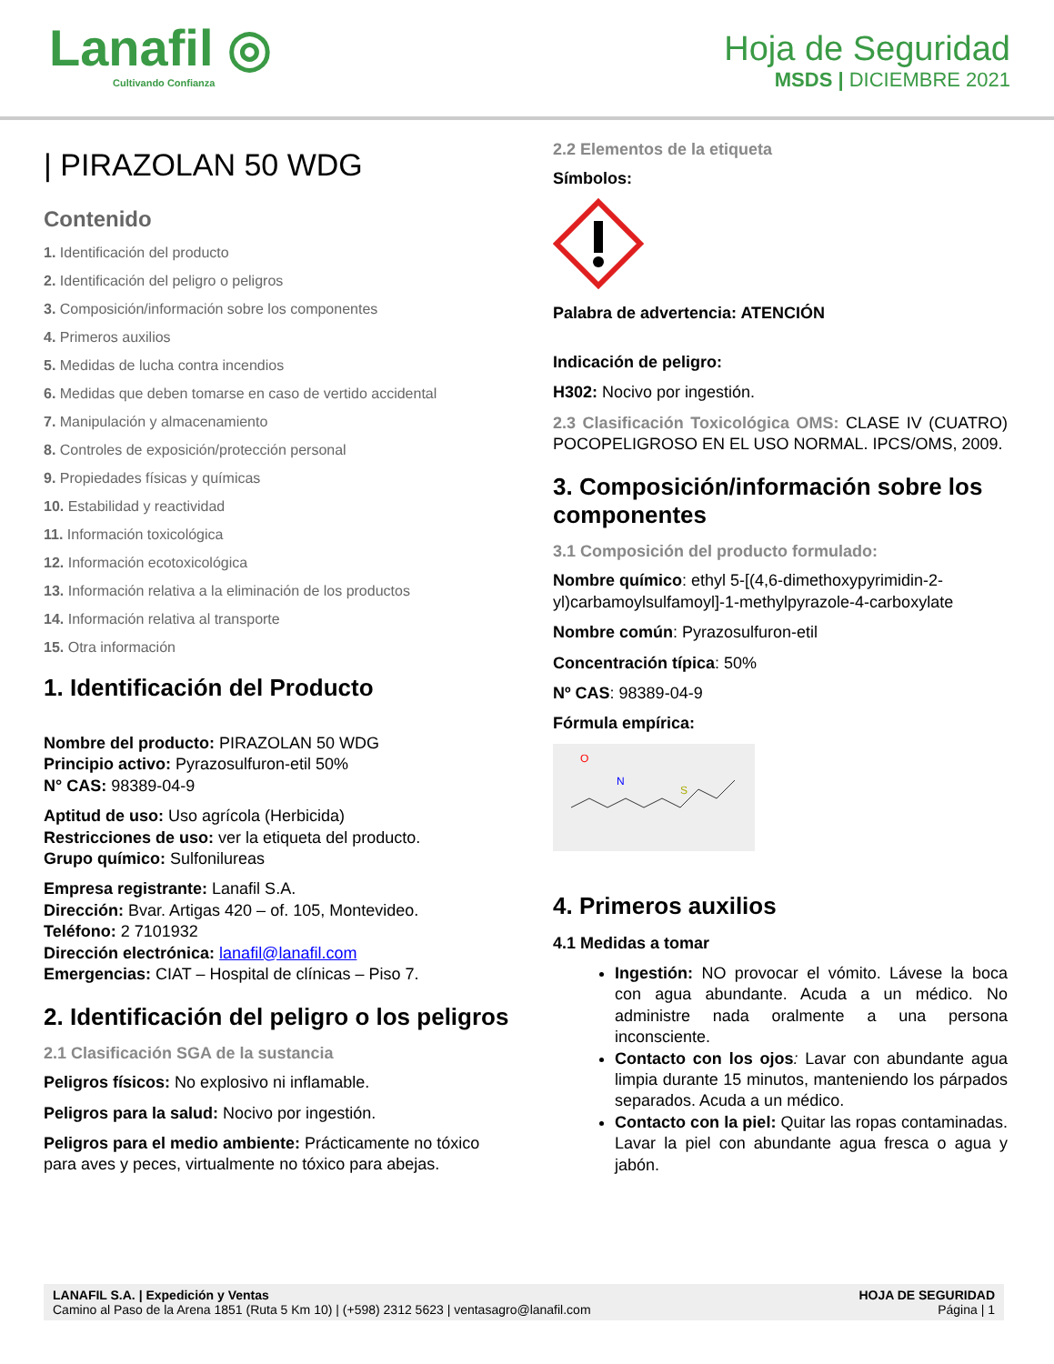Lanafil ◎
Cultivando Confianza
Hoja de Seguridad
MSDS | DICIEMBRE 2021
| PIRAZOLAN 50 WDG
Contenido
1. Identificación del producto
2. Identificación del peligro o peligros
3. Composición/información sobre los componentes
4. Primeros auxilios
5. Medidas de lucha contra incendios
6. Medidas que deben tomarse en caso de vertido accidental
7. Manipulación y almacenamiento
8. Controles de exposición/protección personal
9. Propiedades físicas y químicas
10. Estabilidad y reactividad
11. Información toxicológica
12. Información ecotoxicológica
13. Información relativa a la eliminación de los productos
14. Información relativa al transporte
15. Otra información
1. Identificación del Producto
Nombre del producto: PIRAZOLAN 50 WDG
Principio activo: Pyrazosulfuron-etil 50%
N° CAS: 98389-04-9
Aptitud de uso: Uso agrícola (Herbicida)
Restricciones de uso: ver la etiqueta del producto.
Grupo químico: Sulfonilureas
Empresa registrante: Lanafil S.A.
Dirección: Bvar. Artigas 420 – of. 105, Montevideo.
Teléfono: 2 7101932
Dirección electrónica: lanafil@lanafil.com
Emergencias: CIAT – Hospital de clínicas – Piso 7.
2. Identificación del peligro o los peligros
2.1 Clasificación SGA de la sustancia
Peligros físicos: No explosivo ni inflamable.
Peligros para la salud: Nocivo por ingestión.
Peligros para el medio ambiente: Prácticamente no tóxico para aves y peces, virtualmente no tóxico para abejas.
2.2 Elementos de la etiqueta
Símbolos:
Palabra de advertencia: ATENCIÓN
Indicación de peligro:
H302: Nocivo por ingestión.
2.3 Clasificación Toxicológica OMS: CLASE IV (CUATRO) POCOPELIGROSO EN EL USO NORMAL. IPCS/OMS, 2009.
3. Composición/información sobre los componentes
3.1 Composición del producto formulado:
Nombre químico: ethyl 5-[(4,6-dimethoxypyrimidin-2-yl)carbamoylsulfamoyl]-1-methylpyrazole-4-carboxylate
Nombre común: Pyrazosulfuron-etil
Concentración típica: 50%
Nº CAS: 98389-04-9
Fórmula empírica:
O
N
S
4. Primeros auxilios
4.1 Medidas a tomar
Ingestión: NO provocar el vómito. Lávese la boca con agua abundante. Acuda a un médico. No administre nada oralmente a una persona inconsciente.
Contacto con los ojos: Lavar con abundante agua limpia durante 15 minutos, manteniendo los párpados separados. Acuda a un médico.
Contacto con la piel: Quitar las ropas contaminadas. Lavar la piel con abundante agua fresca o agua y jabón.
LANAFIL S.A. | Expedición y Ventas
Camino al Paso de la Arena 1851 (Ruta 5 Km 10) | (+598) 2312 5623 | ventasagro@lanafil.com
HOJA DE SEGURIDAD
Página | 1